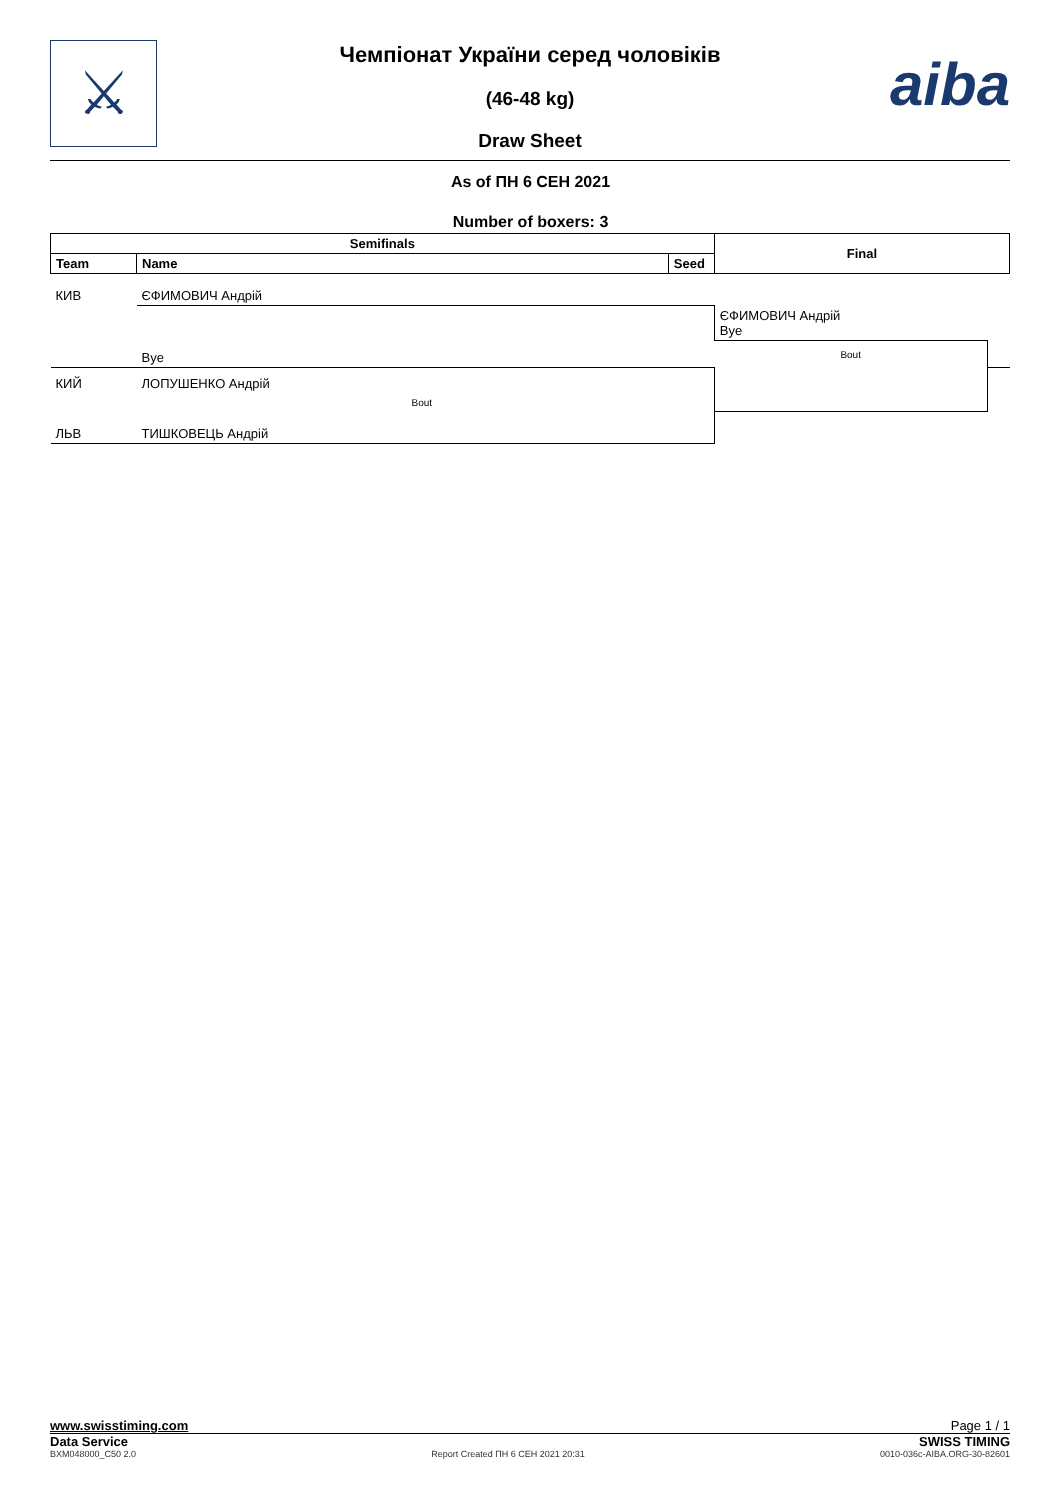⚔ aiba
Чемпіонат України серед чоловіків
(46-48 kg)
Draw Sheet
As of ПН 6 СЕН 2021
Number of boxers: 3
| Semifinals | | | Final | |
| --- | --- | --- | --- | --- |
| Team | Name | Seed | | |
| КИВ | ЄФИМОВИЧ Андрій | | | |
| | | | ЄФИМОВИЧ Андрій Bye | |
| | Bye | | Bout | |
| КИЙ | ЛОПУШЕНКО Андрій | | | |
| | Bout | | | |
| ЛЬВ | ТИШКОВЕЦЬ Андрій | | | |
www.swisstiming.com Page 1 / 1
Data Service SWISS TIMING
BXM048000_C50 2.0 Report Created ПН 6 СЕН 2021 20:31 0010-036c-AIBA.ORG-30-82601